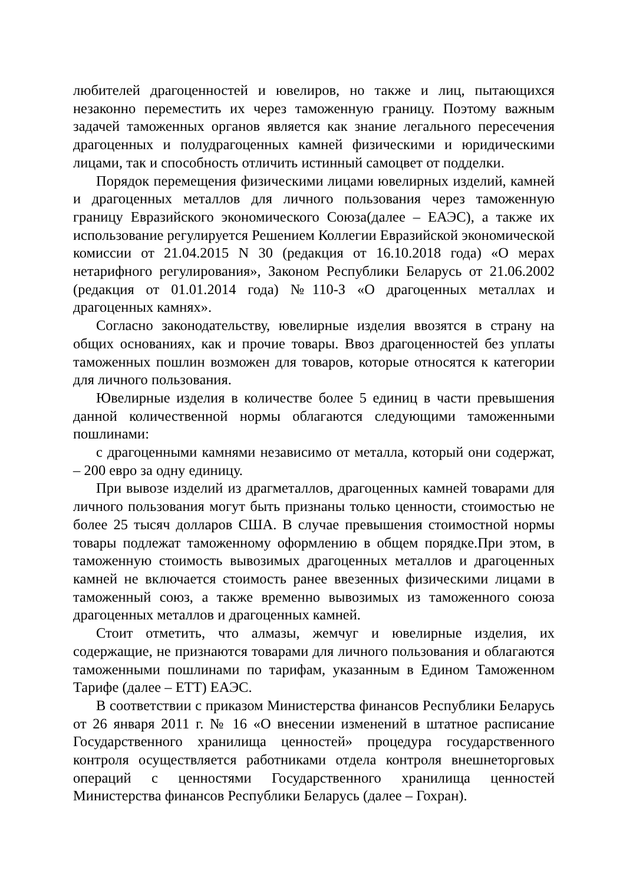любителей драгоценностей и ювелиров, но также и лиц, пытающихся незаконно переместить их через таможенную границу. Поэтому важным задачей таможенных органов является как знание легального пересечения драгоценных и полудрагоценных камней физическими и юридическими лицами, так и способность отличить истинный самоцвет от подделки.
Порядок перемещения физическими лицами ювелирных изделий, камней и драгоценных металлов для личного пользования через таможенную границу Евразийского экономического Союза(далее – ЕАЭС), а также их использование регулируется Решением Коллегии Евразийской экономической комиссии от 21.04.2015 N 30 (редакция от 16.10.2018 года) «О мерах нетарифного регулирования», Законом Республики Беларусь от 21.06.2002 (редакция от 01.01.2014 года) №110-З «О драгоценных металлах и драгоценных камнях».
Согласно законодательству, ювелирные изделия ввозятся в страну на общих основаниях, как и прочие товары. Ввоз драгоценностей без уплаты таможенных пошлин возможен для товаров, которые относятся к категории для личного пользования.
Ювелирные изделия в количестве более 5 единиц в части превышения данной количественной нормы облагаются следующими таможенными пошлинами:
с драгоценными камнями независимо от металла, который они содержат, – 200 евро за одну единицу.
При вывозе изделий из драгметаллов, драгоценных камней товарами для личного пользования могут быть признаны только ценности, стоимостью не более 25 тысяч долларов США. В случае превышения стоимостной нормы товары подлежат таможенному оформлению в общем порядке.При этом, в таможенную стоимость вывозимых драгоценных металлов и драгоценных камней не включается стоимость ранее ввезенных физическими лицами в таможенный союз, а также временно вывозимых из таможенного союза драгоценных металлов и драгоценных камней.
Стоит отметить, что алмазы, жемчуг и ювелирные изделия, их содержащие, не признаются товарами для личного пользования и облагаются таможенными пошлинами по тарифам, указанным в Едином Таможенном Тарифе (далее – ЕТТ) ЕАЭС.
В соответствии с приказом Министерства финансов Республики Беларусь от 26 января 2011 г. № 16 «О внесении изменений в штатное расписание Государственного хранилища ценностей» процедура государственного контроля осуществляется работниками отдела контроля внешнеторговых операций с ценностями Государственного хранилища ценностей Министерства финансов Республики Беларусь (далее – Гохран).